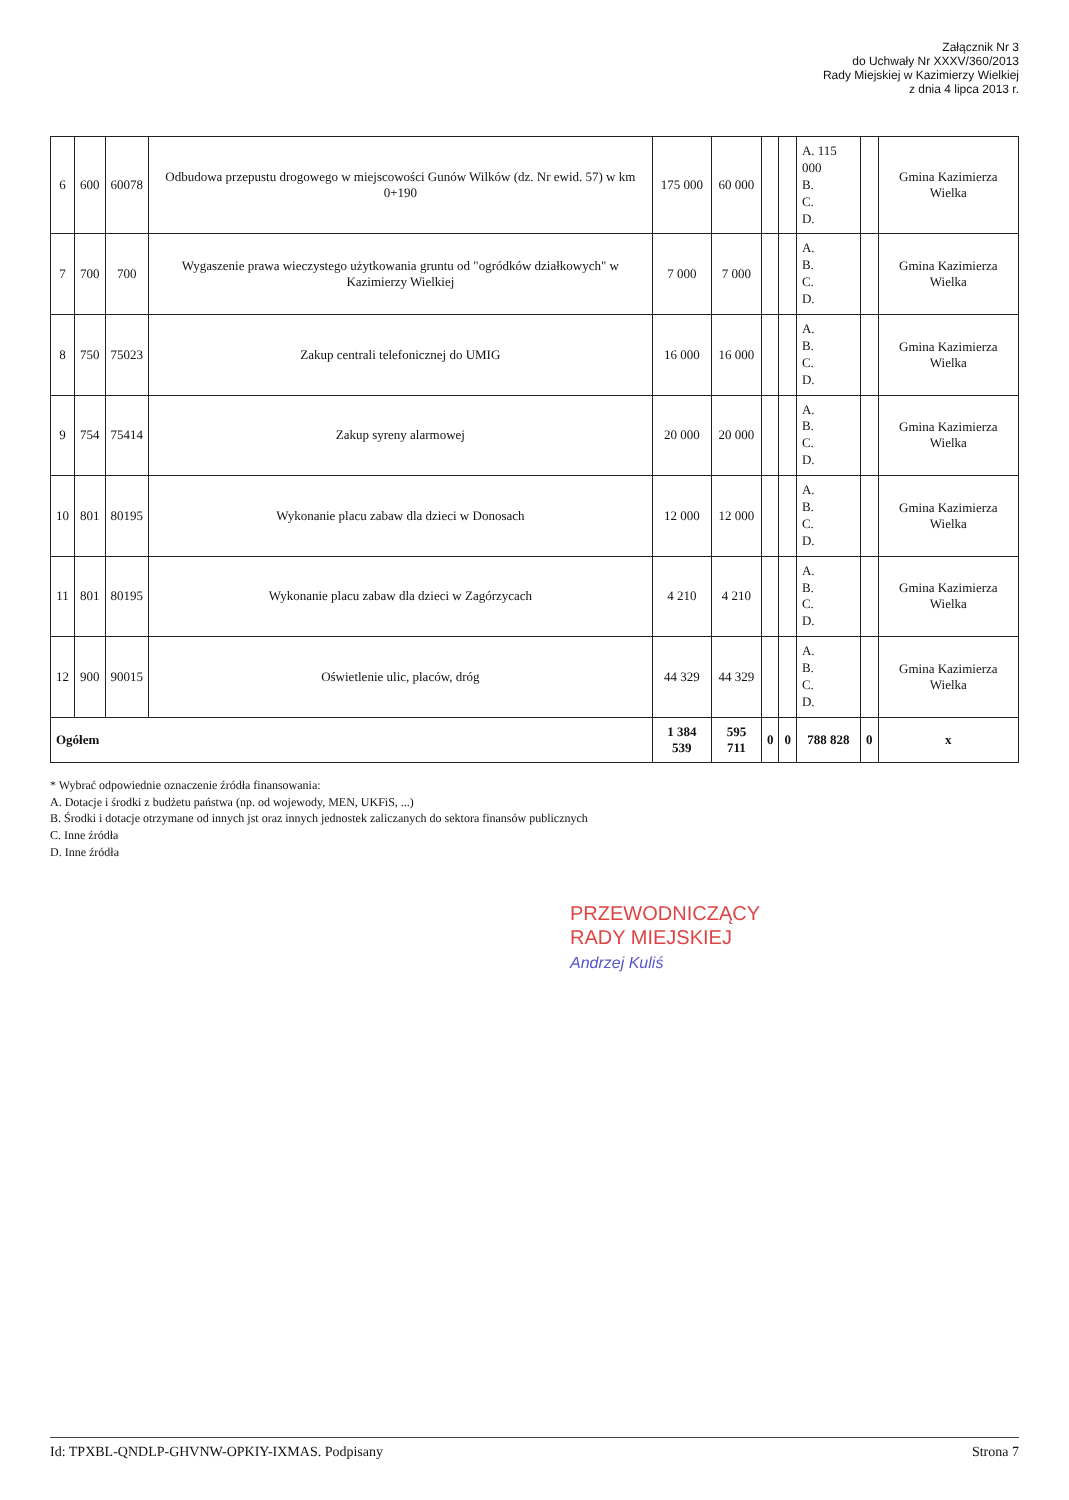Załącznik Nr 3
do Uchwały Nr XXXV/360/2013
Rady Miejskiej w Kazimierzy Wielkiej
z dnia 4 lipca 2013 r.
| 6 | 600 | 60078 | Odbudowa przepustu drogowego w miejscowości Gunów Wilków (dz. Nr ewid. 57) w km 0+190 | 175 000 | 60 000 | | | A. 115 000 B. C. D. | | Gmina Kazimierza Wielka |
| 7 | 700 | 700 | Wygaszenie prawa wieczystego użytkowania gruntu od "ogródków działkowych" w Kazimierzy Wielkiej | 7 000 | 7 000 | | | A. B. C. D. | | Gmina Kazimierza Wielka |
| 8 | 750 | 75023 | Zakup centrali telefonicznej do UMIG | 16 000 | 16 000 | | | A. B. C. D. | | Gmina Kazimierza Wielka |
| 9 | 754 | 75414 | Zakup syreny alarmowej | 20 000 | 20 000 | | | A. B. C. D. | | Gmina Kazimierza Wielka |
| 10 | 801 | 80195 | Wykonanie placu zabaw dla dzieci w Donosach | 12 000 | 12 000 | | | A. B. C. D. | | Gmina Kazimierza Wielka |
| 11 | 801 | 80195 | Wykonanie placu zabaw dla dzieci w Zagórzycach | 4 210 | 4 210 | | | A. B. C. D. | | Gmina Kazimierza Wielka |
| 12 | 900 | 90015 | Oświetlenie ulic, placów, dróg | 44 329 | 44 329 | | | A. B. C. D. | | Gmina Kazimierza Wielka |
| Ogółem | | | | 1 384 539 | 595 711 | 0 | 0 | 788 828 | 0 | x |
* Wybrać odpowiednie oznaczenie źródła finansowania:
A. Dotacje i środki z budżetu państwa (np. od wojewody, MEN, UKFiS, ...)
B. Środki i dotacje otrzymane od innych jst oraz innych jednostek zaliczanych do sektora finansów publicznych
C. Inne źródła
D. Inne źródła
PRZEWODNICZĄCY
RADY MIEJSKIEJ
Andrzej Kuliś
Id: TPXBL-QNDLP-GHVNW-OPKIY-IXMAS. Podpisany Strona 7